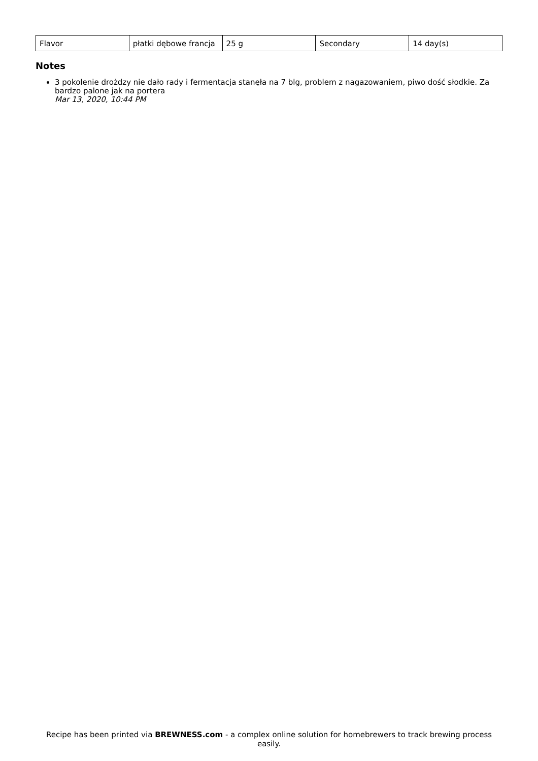| Flavor | płatki dębowe francja | 25 g | Secondary | 14 day(s) |
Notes
3 pokolenie drożdzy nie dało rady i fermentacja stanęła na 7 blg, problem z nagazowaniem, piwo dość słodkie. Za bardzo palone jak na portera
Mar 13, 2020, 10:44 PM
Recipe has been printed via BREWNESS.com - a complex online solution for homebrewers to track brewing process easily.